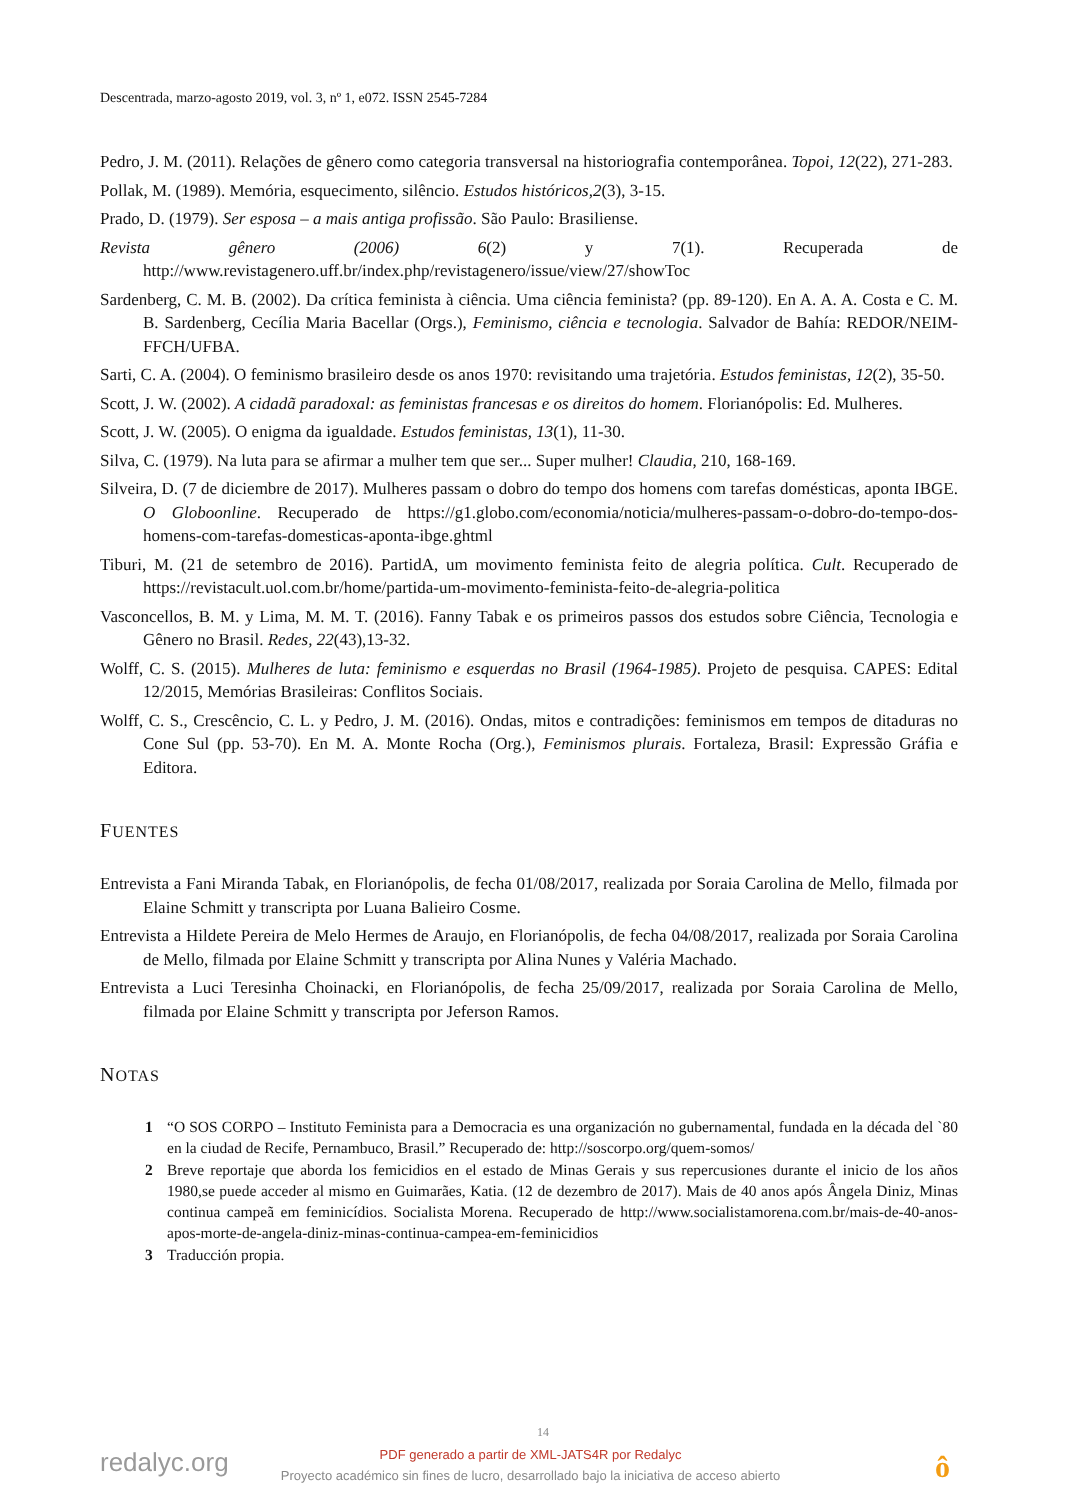Descentrada, marzo-agosto 2019, vol. 3, nº 1, e072. ISSN 2545-7284
Pedro, J. M. (2011). Relações de gênero como categoria transversal na historiografia contemporânea. Topoi, 12(22), 271-283.
Pollak, M. (1989). Memória, esquecimento, silêncio. Estudos históricos,2(3), 3-15.
Prado, D. (1979). Ser esposa – a mais antiga profissão. São Paulo: Brasiliense.
Revista gênero (2006) 6(2) y 7(1). Recuperada de http://www.revistagenero.uff.br/index.php/revistagenero/issue/view/27/showToc
Sardenberg, C. M. B. (2002). Da crítica feminista à ciência. Uma ciência feminista? (pp. 89-120). En A. A. A. Costa e C. M. B. Sardenberg, Cecília Maria Bacellar (Orgs.), Feminismo, ciência e tecnologia. Salvador de Bahía: REDOR/NEIM-FFCH/UFBA.
Sarti, C. A. (2004). O feminismo brasileiro desde os anos 1970: revisitando uma trajetória. Estudos feministas, 12(2), 35-50.
Scott, J. W. (2002). A cidadã paradoxal: as feministas francesas e os direitos do homem. Florianópolis: Ed. Mulheres.
Scott, J. W. (2005). O enigma da igualdade. Estudos feministas, 13(1), 11-30.
Silva, C. (1979). Na luta para se afirmar a mulher tem que ser... Super mulher! Claudia, 210, 168-169.
Silveira, D. (7 de diciembre de 2017). Mulheres passam o dobro do tempo dos homens com tarefas domésticas, aponta IBGE. O Globoonline. Recuperado de https://g1.globo.com/economia/noticia/mulheres-passam-o-dobro-do-tempo-dos-homens-com-tarefas-domesticas-aponta-ibge.ghtml
Tiburi, M. (21 de setembro de 2016). PartidA, um movimento feminista feito de alegria política. Cult. Recuperado de https://revistacult.uol.com.br/home/partida-um-movimento-feminista-feito-de-alegria-politica
Vasconcellos, B. M. y Lima, M. M. T. (2016). Fanny Tabak e os primeiros passos dos estudos sobre Ciência, Tecnologia e Gênero no Brasil. Redes, 22(43),13-32.
Wolff, C. S. (2015). Mulheres de luta: feminismo e esquerdas no Brasil (1964-1985). Projeto de pesquisa. CAPES: Edital 12/2015, Memórias Brasileiras: Conflitos Sociais.
Wolff, C. S., Crescêncio, C. L. y Pedro, J. M. (2016). Ondas, mitos e contradições: feminismos em tempos de ditaduras no Cone Sul (pp. 53-70). En M. A. Monte Rocha (Org.), Feminismos plurais. Fortaleza, Brasil: Expressão Gráfia e Editora.
FUENTES
Entrevista a Fani Miranda Tabak, en Florianópolis, de fecha 01/08/2017, realizada por Soraia Carolina de Mello, filmada por Elaine Schmitt y transcripta por Luana Balieiro Cosme.
Entrevista a Hildete Pereira de Melo Hermes de Araujo, en Florianópolis, de fecha 04/08/2017, realizada por Soraia Carolina de Mello, filmada por Elaine Schmitt y transcripta por Alina Nunes y Valéria Machado.
Entrevista a Luci Teresinha Choinacki, en Florianópolis, de fecha 25/09/2017, realizada por Soraia Carolina de Mello, filmada por Elaine Schmitt y transcripta por Jeferson Ramos.
NOTAS
1 “O SOS CORPO – Instituto Feminista para a Democracia es una organización no gubernamental, fundada en la década del `80 en la ciudad de Recife, Pernambuco, Brasil.” Recuperado de: http://soscorpo.org/quem-somos/
2 Breve reportaje que aborda los femicidios en el estado de Minas Gerais y sus repercusiones durante el inicio de los años 1980,se puede acceder al mismo en Guimarães, Katia. (12 de dezembro de 2017). Mais de 40 anos após Ângela Diniz, Minas continua campeã em feminicídios. Socialista Morena. Recuperado de http://www.socialistamorena.com.br/mais-de-40-anos-apos-morte-de-angela-diniz-minas-continua-campea-em-feminicidios
3 Traducción propia.
14
redalyc.org
PDF generado a partir de XML-JATS4R por Redalyc
Proyecto académico sin fines de lucro, desarrollado bajo la iniciativa de acceso abierto ô